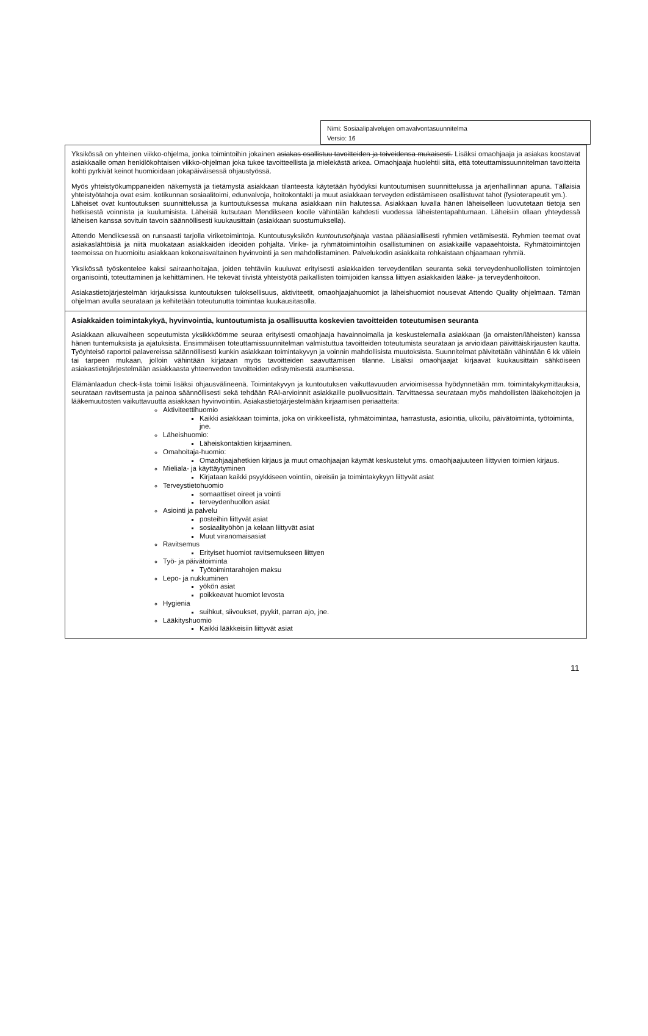Nimi: Sosiaalipalvelujen omavalvontasuunnitelma
Versio: 16
| Yksikössä on yhteinen viikko-ohjelma, jonka toimintoihin jokainen asiakas osallistuu tavoitteiden ja toiveidensa mukaisesti. Lisäksi omaohjaaja ja asiakas koostavat asiakkaalle oman henkilökohtaisen viikko-ohjelman joka tukee tavoitteellista ja mielekästä arkea. Omaohjaaja huolehtii siitä, että toteuttamissuunnitelman tavoitteita kohti pyrkivät keinot huomioidaan jokapäiväisessä ohjaustyössä. Myös yhteistyökumppaneiden näkemystä ja tietämystä asiakkaan tilanteesta käytetään hyödyksi kuntoutumisen suunnittelussa ja arjenhallinnan apuna. Tällaisia yhteistyötahoja ovat esim. kotikunnan sosiaalitoimi, edunvalvoja, hoitokontakti ja muut asiakkaan terveyden edistämiseen osallistuvat tahot (fysioterapeutit ym.). Läheiset ovat kuntoutuksen suunnittelussa ja kuntoutuksessa mukana asiakkaan niin halutessa. Asiakkaan luvalla hänen läheiselleen luovutetaan tietoja sen hetkisestä voinnista ja kuulumisista. Läheisiä kutsutaan Mendikseen koolle vähintään kahdesti vuodessa läheistentapahtumaan. Läheisiin ollaan yhteydessä läheisen kanssa sovituin tavoin säännöllisesti kuukausittain (asiakkaan suostumuksella). Attendo Mendiksessä on runsaasti tarjolla viriketoimintoja. Kuntoutusyksikön kuntoutusohjaaja vastaa pääasiallisesti ryhmien vetämisestä. Ryhmien teemat ovat asiakaslähtöisiä ja niitä muokataan asiakkaiden ideoiden pohjalta. Virike- ja ryhmätoimintoihin osallistuminen on asiakkaille vapaaehtoista. Ryhmätoimintojen teemoissa on huomioitu asiakkaan kokonaisvaltainen hyvinvointi ja sen mahdollistaminen. Palvelukodin asiakkaita rohkaistaan ohjaamaan ryhmiä. Yksikössä työskentelee kaksi sairaanhoitajaa, joiden tehtäviin kuuluvat erityisesti asiakkaiden terveydentilan seuranta sekä terveydenhuollollisten toimintojen organisointi, toteuttaminen ja kehittäminen. He tekevät tiivistä yhteistyötä paikallisten toimijoiden kanssa liittyen asiakkaiden lääke- ja terveydenhoitoon. Asiakastietojärjestelmän kirjauksissa kuntoutuksen tuloksellisuus, aktiviteetit, omaohjaajahuomiot ja läheishuomiot nousevat Attendo Quality ohjelmaan. Tämän ohjelman avulla seurataan ja kehitetään toteutunutta toimintaa kuukausitasolla. |
| Asiakkaiden toimintakykyä, hyvinvointia, kuntoutumista ja osallisuutta koskevien tavoitteiden toteutumisen seuranta Asiakkaan alkuvaiheen sopeutumista yksikkköömme seuraa erityisesti omaohjaaja havainnoimalla ja keskustelemalla asiakkaan (ja omaisten/läheisten) kanssa hänen tuntemuksista ja ajatuksista. Ensimmäisen toteuttamissuunnitelman valmistuttua tavoitteiden toteutumista seurataan ja arvioidaan päivittäiskirjausten kautta. Työyhteisö raportoi palavereissa säännöllisesti kunkin asiakkaan toimintakyvyn ja voinnin mahdollisista muutoksista. Suunnitelmat päivitetään vähintään 6 kk välein tai tarpeen mukaan, jolloin vähintään kirjataan myös tavoitteiden saavuttamisen tilanne. Lisäksi omaohjaajat kirjaavat kuukausittain sähköiseen asiakastietojärjestelmään asiakkaasta yhteenvedon tavoitteiden edistymisestä asumisessa. Elämänlaadun check-lista toimii lisäksi ohjausvälineenä. Toimintakyvyn ja kuntoutuksen vaikuttavuuden arvioimisessa hyödynnetään mm. toimintakykymittauksia, seurataan ravitsemusta ja painoa säännöllisesti sekä tehdään RAI-arvioinnit asiakkaille puolivuosittain. Tarvittaessa seurataan myös mahdollisten lääkehoitojen ja lääkemuutosten vaikuttavuutta asiakkaan hyvinvointiin. Asiakastietojärjestelmään kirjaamisen periaatteita: Aktiviteettihuomio Kaikki asiakkaan toiminta, joka on virikkeellistä, ryhmätoimintaa, harrastusta, asiointia, ulkoilu, päivätoiminta, työtoiminta, jne. Läheishuomio: Läheiskontaktien kirjaaminen. Omahoitaja-huomio: Omaohjaajahetkien kirjaus ja muut omaohjaajan käymät keskustelut yms. omaohjaajuuteen liittyvien toimien kirjaus. Mieliala- ja käyttäytyminen Kirjataan kaikki psyykkiseen vointiin, oireisiin ja toimintakykyyn liittyvät asiat Terveystietohuomio somaattiset oireet ja vointi terveydenhuollon asiat Asiointi ja palvelu posteihin liittyvät asiat sosiaalityöhön ja kelaan liittyvät asiat Muut viranomaisasiat Ravitsemus Erityiset huomiot ravitsemukseen liittyen Työ- ja päivätoiminta Työtoimintarahojen maksu Lepo- ja nukkuminen yökön asiat poikkeavat huomiot levosta Hygienia suihkut, siivoukset, pyykit, parran ajo, jne. Lääkityshuomio Kaikki lääkkeisiin liittyvät asiat |
11